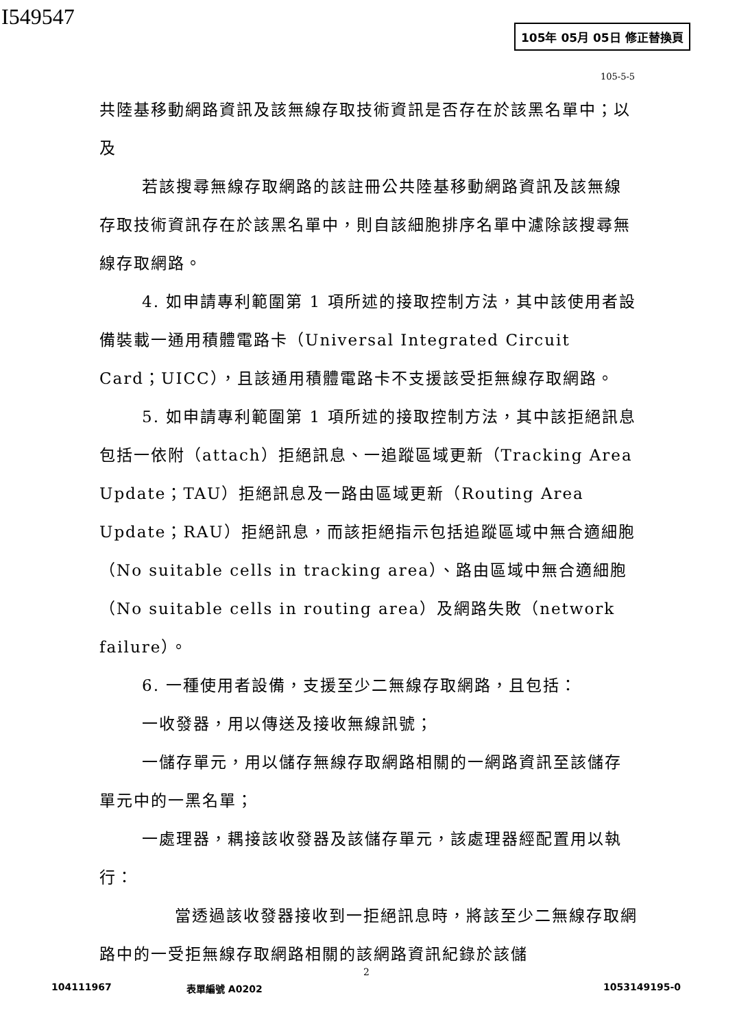I549547 105年 05月 05日 修正替換頁
105-5-5
共陸基移動網路資訊及該無線存取技術資訊是否存在於該黑名單中；以及
若該搜尋無線存取網路的該註冊公共陸基移動網路資訊及該無線存取技術資訊存在於該黑名單中，則自該細胞排序名單中濾除該搜尋無線存取網路。
4. 如申請專利範圍第 1 項所述的接取控制方法，其中該使用者設備裝載一通用積體電路卡（Universal Integrated Circuit Card；UICC），且該通用積體電路卡不支援該受拒無線存取網路。
5. 如申請專利範圍第 1 項所述的接取控制方法，其中該拒絕訊息包括一依附（attach）拒絕訊息、一追蹤區域更新（Tracking Area Update；TAU）拒絕訊息及一路由區域更新（Routing Area Update；RAU）拒絕訊息，而該拒絕指示包括追蹤區域中無合適細胞（No suitable cells in tracking area）、路由區域中無合適細胞（No suitable cells in routing area）及網路失敗（network failure）。
6. 一種使用者設備，支援至少二無線存取網路，且包括：
一收發器，用以傳送及接收無線訊號；
一儲存單元，用以儲存無線存取網路相關的一網路資訊至該儲存單元中的一黑名單；
一處理器，耦接該收發器及該儲存單元，該處理器經配置用以執行：
當透過該收發器接收到一拒絕訊息時，將該至少二無線存取網路中的一受拒無線存取網路相關的該網路資訊紀錄於該儲
2
104111967 表單編號 A0202 1053149195-0